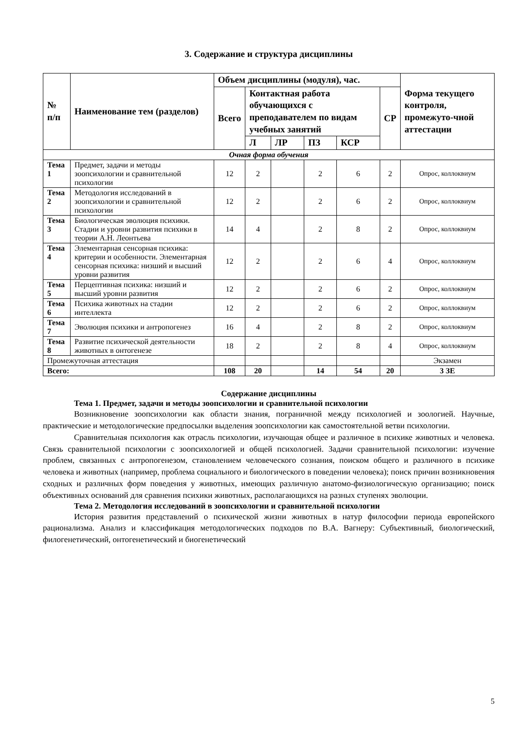3. Содержание и структура дисциплины
| № п/п | Наименование тем (разделов) | Объем дисциплины (модуля), час. | | | | | | Форма текущего контроля, промежуто-чной аттестации |
| --- | --- | --- | --- | --- | --- | --- | --- | --- |
| | | Всего | Контактная работа обучающихся с преподавателем по видам учебных занятий | | | | СР | |
| | | | Л | ЛР | ПЗ | КСР | | |
| Очная форма обучения | | | | | | | | |
| Тема 1 | Предмет, задачи и методы зоопсихологии и сравнительной психологии | 12 | 2 | | 2 | 6 | 2 | Опрос, коллоквиум |
| Тема 2 | Методология исследований в зоопсихологии и сравнительной психологии | 12 | 2 | | 2 | 6 | 2 | Опрос, коллоквиум |
| Тема 3 | Биологическая эволюция психики. Стадии и уровни развития психики в теории А.Н. Леонтьева | 14 | 4 | | 2 | 8 | 2 | Опрос, коллоквиум |
| Тема 4 | Элементарная сенсорная психика: критерии и особенности. Элементарная сенсорная психика: низший и высший уровни развития | 12 | 2 | | 2 | 6 | 4 | Опрос, коллоквиум |
| Тема 5 | Перцептивная психика: низший и высший уровни развития | 12 | 2 | | 2 | 6 | 2 | Опрос, коллоквиум |
| Тема 6 | Психика животных на стадии интеллекта | 12 | 2 | | 2 | 6 | 2 | Опрос, коллоквиум |
| Тема 7 | Эволюция психики и антропогенез | 16 | 4 | | 2 | 8 | 2 | Опрос, коллоквиум |
| Тема 8 | Развитие психической деятельности животных в онтогенезе | 18 | 2 | | 2 | 8 | 4 | Опрос, коллоквиум |
| Промежуточная аттестация | | | | | | | | Экзамен |
| Всего: | | 108 | 20 | | 14 | 54 | 20 | 3 ЗЕ |
Содержание дисциплины
Тема 1. Предмет, задачи и методы зоопсихологии и сравнительной психологии
Возникновение зоопсихологии как области знания, пограничной между психологией и зоологией. Научные, практические и методологические предпосылки выделения зоопсихологии как самостоятельной ветви психологии.
Сравнительная психология как отрасль психологии, изучающая общее и различное в психике животных и человека. Связь сравнительной психологии с зоопсихологией и общей психологией. Задачи сравнительной психологии: изучение проблем, связанных с антропогенезом, становлением человеческого сознания, поиском общего и различного в психике человека и животных (например, проблема социального и биологического в поведении человека); поиск причин возникновения сходных и различных форм поведения у животных, имеющих различную анатомо-физиологическую организацию; поиск объективных оснований для сравнения психики животных, располагающихся на разных ступенях эволюции.
Тема 2. Методология исследований в зоопсихологии и сравнительной психологии
История развития представлений о психической жизни животных в натур философии периода европейского рационализма. Анализ и классификация методологических подходов по В.А. Вагнеру: Субъективный, биологический, филогенетический, онтогенетический и биогенетический
5